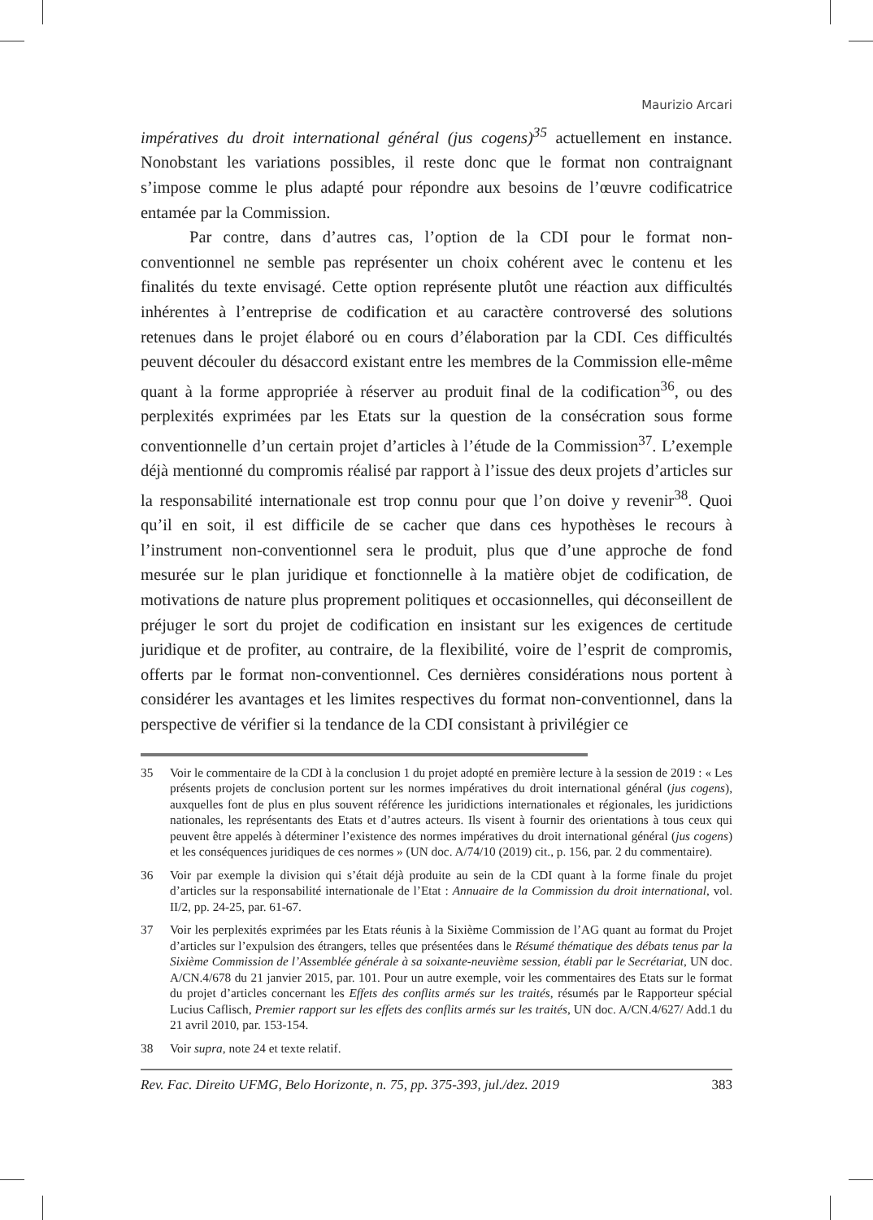Maurizio Arcari
impératives du droit international général (jus cogens)<sup>35</sup> actuellement en instance. Nonobstant les variations possibles, il reste donc que le format non contraignant s’impose comme le plus adapté pour répondre aux besoins de l’œuvre codificatrice entamée par la Commission.
Par contre, dans d’autres cas, l’option de la CDI pour le format non-conventionnel ne semble pas représenter un choix cohérent avec le contenu et les finalités du texte envisagé. Cette option représente plutôt une réaction aux difficultés inhérentes à l’entreprise de codification et au caractère controversé des solutions retenues dans le projet élaboré ou en cours d’élaboration par la CDI. Ces difficultés peuvent découler du désaccord existant entre les membres de la Commission elle-même quant à la forme appropriée à réserver au produit final de la codification<sup>36</sup>, ou des perplexités exprimées par les Etats sur la question de la consécration sous forme conventionnelle d’un certain projet d’articles à l’étude de la Commission<sup>37</sup>. L’exemple déjà mentionné du compromis réalisé par rapport à l’issue des deux projets d’articles sur la responsabilité internationale est trop connu pour que l’on doive y revenir<sup>38</sup>. Quoi qu’il en soit, il est difficile de se cacher que dans ces hypothèses le recours à l’instrument non-conventionnel sera le produit, plus que d’une approche de fond mesurée sur le plan juridique et fonctionnelle à la matière objet de codification, de motivations de nature plus proprement politiques et occasionnelles, qui déconseillent de préjuger le sort du projet de codification en insistant sur les exigences de certitude juridique et de profiter, au contraire, de la flexibilité, voire de l’esprit de compromis, offerts par le format non-conventionnel. Ces dernières considérations nous portent à considérer les avantages et les limites respectives du format non-conventionnel, dans la perspective de vérifier si la tendance de la CDI consistant à privilégier ce
35 Voir le commentaire de la CDI à la conclusion 1 du projet adopté en première lecture à la session de 2019 : « Les présents projets de conclusion portent sur les normes impératives du droit international général (jus cogens), auxquelles font de plus en plus souvent référence les juridictions internationales et régionales, les juridictions nationales, les représentants des Etats et d’autres acteurs. Ils visent à fournir des orientations à tous ceux qui peuvent être appelés à déterminer l’existence des normes impératives du droit international général (jus cogens) et les conséquences juridiques de ces normes » (UN doc. A/74/10 (2019) cit., p. 156, par. 2 du commentaire).
36 Voir par exemple la division qui s’était déjà produite au sein de la CDI quant à la forme finale du projet d’articles sur la responsabilité internationale de l’Etat : Annuaire de la Commission du droit international, vol. II/2, pp. 24-25, par. 61-67.
37 Voir les perplexités exprimées par les Etats réunis à la Sixième Commission de l’AG quant au format du Projet d’articles sur l’expulsion des étrangers, telles que présentées dans le Résumé thématique des débats tenus par la Sixième Commission de l’Assemblée générale à sa soixante-neuvième session, établi par le Secrétariat, UN doc. A/CN.4/678 du 21 janvier 2015, par. 101. Pour un autre exemple, voir les commentaires des Etats sur le format du projet d’articles concernant les Effets des conflits armés sur les traités, résumés par le Rapporteur spécial Lucius Caflisch, Premier rapport sur les effets des conflits armés sur les traités, UN doc. A/CN.4/627/ Add.1 du 21 avril 2010, par. 153-154.
38 Voir supra, note 24 et texte relatif.
Rev. Fac. Direito UFMG, Belo Horizonte, n. 75, pp. 375-393, jul./dez. 2019 383